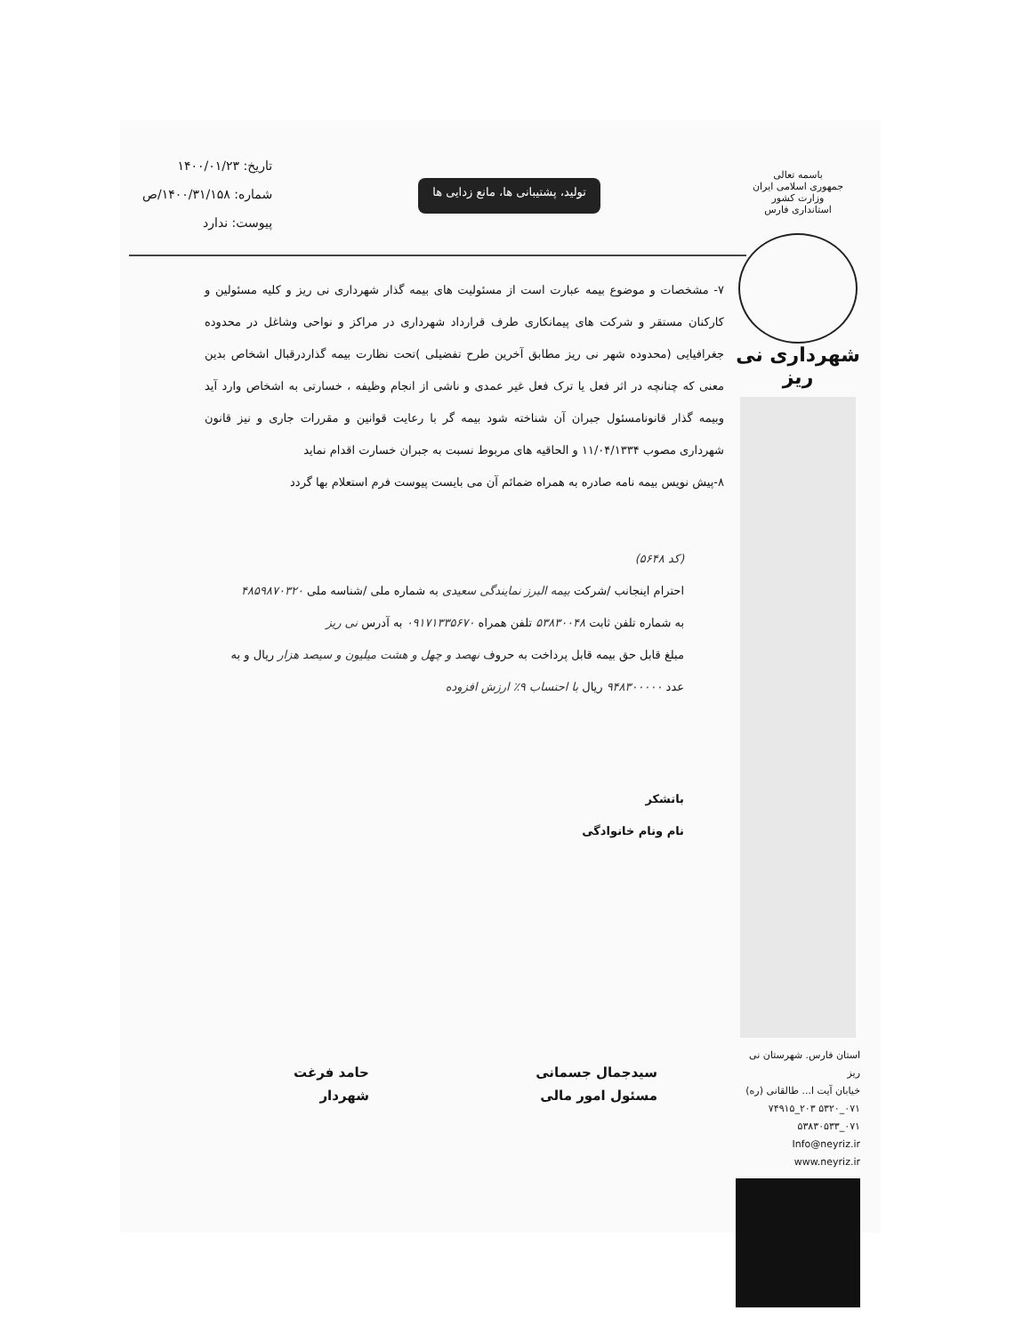باسمه تعالی
جمهوری اسلامی ایران
وزارت کشور
استانداری فارس
شهرداری نی ریز
استان فارس. شهرستان نی ریز
خیابان آیت ا... طالقانی (ره)
۰۷۱_۵۳۲۰ ۲۰۳_۷۴۹۱۵
۰۷۱_۵۳۸۳۰۵۳۳
Info@neyriz.ir
www.neyriz.ir
تولید، پشتیبانی ها، مانع زدایی ها
تاریخ: ۱۴۰۰/۰۱/۲۳
شماره: ۱۴۰۰/۳۱/۱۵۸/ص
پیوست: ندارد
۷- مشخصات و موضوع بیمه عبارت است از مسئولیت های بیمه گذار شهرداری نی ریز و کلیه مسئولین و کارکنان مستقر و شرکت های پیمانکاری طرف قرارداد شهرداری در مراکز و نواحی وشاغل در محدوده جغرافیایی (محدوده شهر نی ریز مطابق آخرین طرح تفضیلی )تحت نظارت بیمه گذاردرقبال اشخاص بدین معنی که چنانچه در اثر فعل یا ترک فعل غیر عمدی و ناشی از انجام وظیفه ، خسارتی به اشخاص وارد آید وبیمه گذار قانونامسئول جبران آن شناخته شود بیمه گر با رعایت قوانین و مقررات جاری و نیز قانون شهرداری مصوب ۱۱/۰۴/۱۳۳۴ و الحاقیه های مربوط نسبت به جبران خسارت اقدام نماید
۸-پیش نویس بیمه نامه صادره به همراه ضمائم آن می بایست پیوست فرم استعلام بها گردد
(کد ۵۶۴۸)
احترام اینجانب /شرکت بیمه البرز نمایندگی سعیدی به شماره ملی /شناسه ملی ۴۸۵۹۸۷۰۳۲۰
به شماره تلفن ثابت ۵۳۸۳۰۰۴۸ تلفن همراه ۰۹۱۷۱۳۳۵۶۷۰ به آدرس نی ریز
مبلغ قابل حق بیمه قابل پرداخت به حروف نهصد و چهل و هشت میلیون و سیصد هزار ریال و به
عدد ۹۴۸۳۰۰۰۰۰ ریال با احتساب ۹٪ ارزش افزوده
باتشکر
نام ونام خانوادگی
سیدجمال جسمانی
مسئول امور مالی
حامد فرغت
شهردار